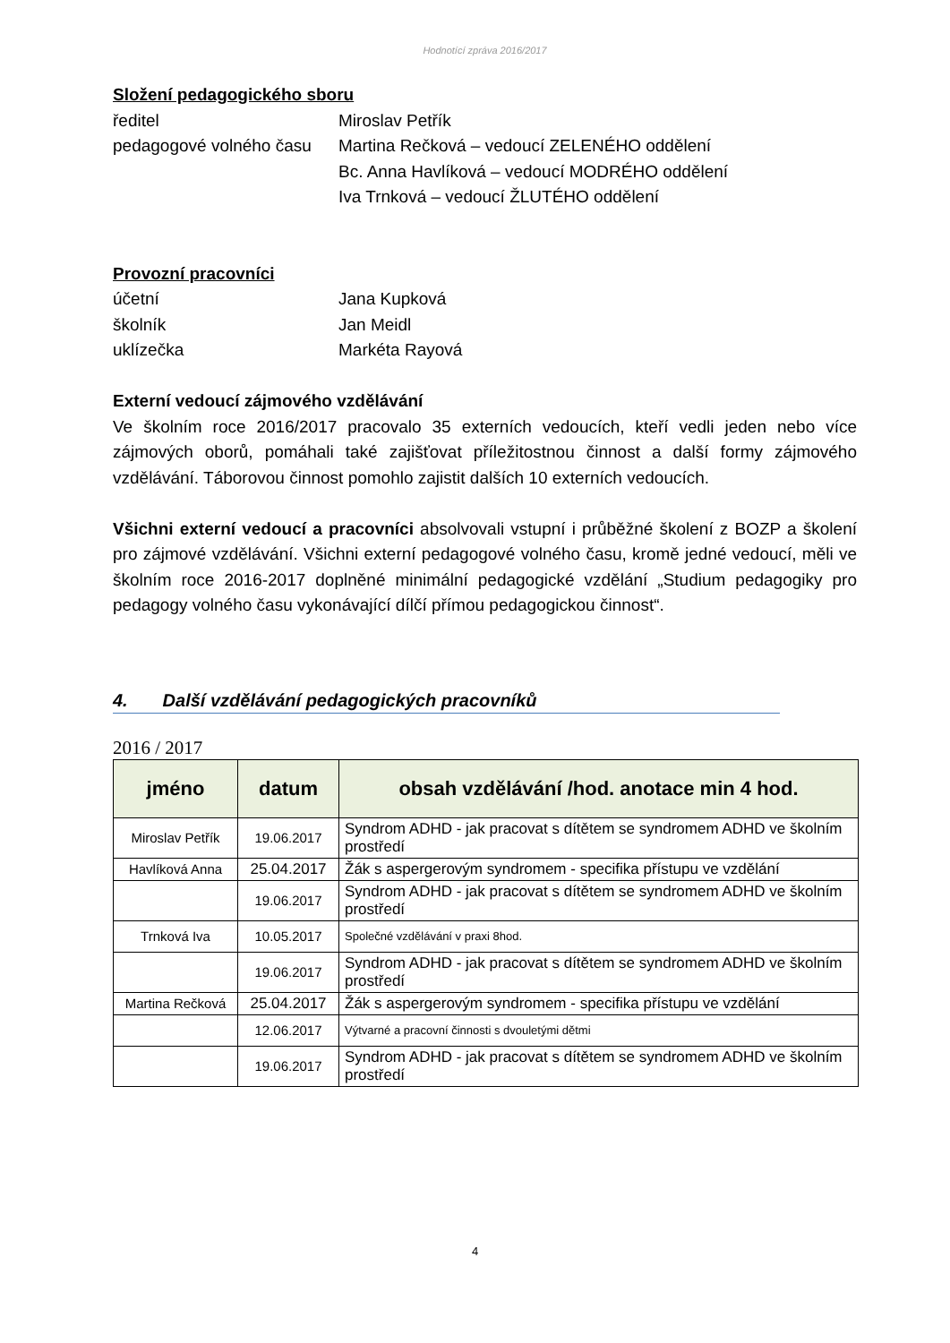Hodnotící zpráva 2016/2017
Složení pedagogického sboru
ředitel Miroslav Petřík
pedagogové volného času
Martina Rečková – vedoucí ZELENÉHO oddělení
Bc. Anna Havlíková – vedoucí MODRÉHO oddělení
Iva Trnková – vedoucí ŽLUTÉHO oddělení
Provozní pracovníci
účetní Jana Kupková
školník Jan Meidl
uklízečka Markéta Rayová
Externí vedoucí zájmového vzdělávání
Ve školním roce 2016/2017 pracovalo 35 externích vedoucích, kteří vedli jeden nebo více zájmových oborů, pomáhali také zajišťovat příležitostnou činnost a další formy zájmového vzdělávání. Táborovou činnost pomohlo zajistit dalších 10 externích vedoucích.
Všichni externí vedoucí a pracovníci absolvovali vstupní i průběžné školení z BOZP a školení pro zájmové vzdělávání. Všichni externí pedagogové volného času, kromě jedné vedoucí, měli ve školním roce 2016-2017 doplněné minimální pedagogické vzdělání „Studium pedagogiky pro pedagogy volného času vykonávající dílčí přímou pedagogickou činnost“.
4. Další vzdělávání pedagogických pracovníků
2016 / 2017
| jméno | datum | obsah vzdělávání /hod. anotace min 4 hod. |
| --- | --- | --- |
| Miroslav Petřík | 19.06.2017 | Syndrom ADHD - jak pracovat s dítětem se syndromem ADHD ve školním prostředí |
| Havlíková Anna | 25.04.2017 | Žák s aspergerovým syndromem - specifika přístupu ve vzdělání |
| | 19.06.2017 | Syndrom ADHD - jak pracovat s dítětem se syndromem ADHD ve školním prostředí |
| Trnková Iva | 10.05.2017 | Společné vzdělávání v praxi 8hod. |
| | 19.06.2017 | Syndrom ADHD - jak pracovat s dítětem se syndromem ADHD ve školním prostředí |
| Martina Rečková | 25.04.2017 | Žák s aspergerovým syndromem - specifika přístupu ve vzdělání |
| | 12.06.2017 | Výtvarné a pracovní činnosti s dvouletými dětmi |
| | 19.06.2017 | Syndrom ADHD - jak pracovat s dítětem se syndromem ADHD ve školním prostředí |
4